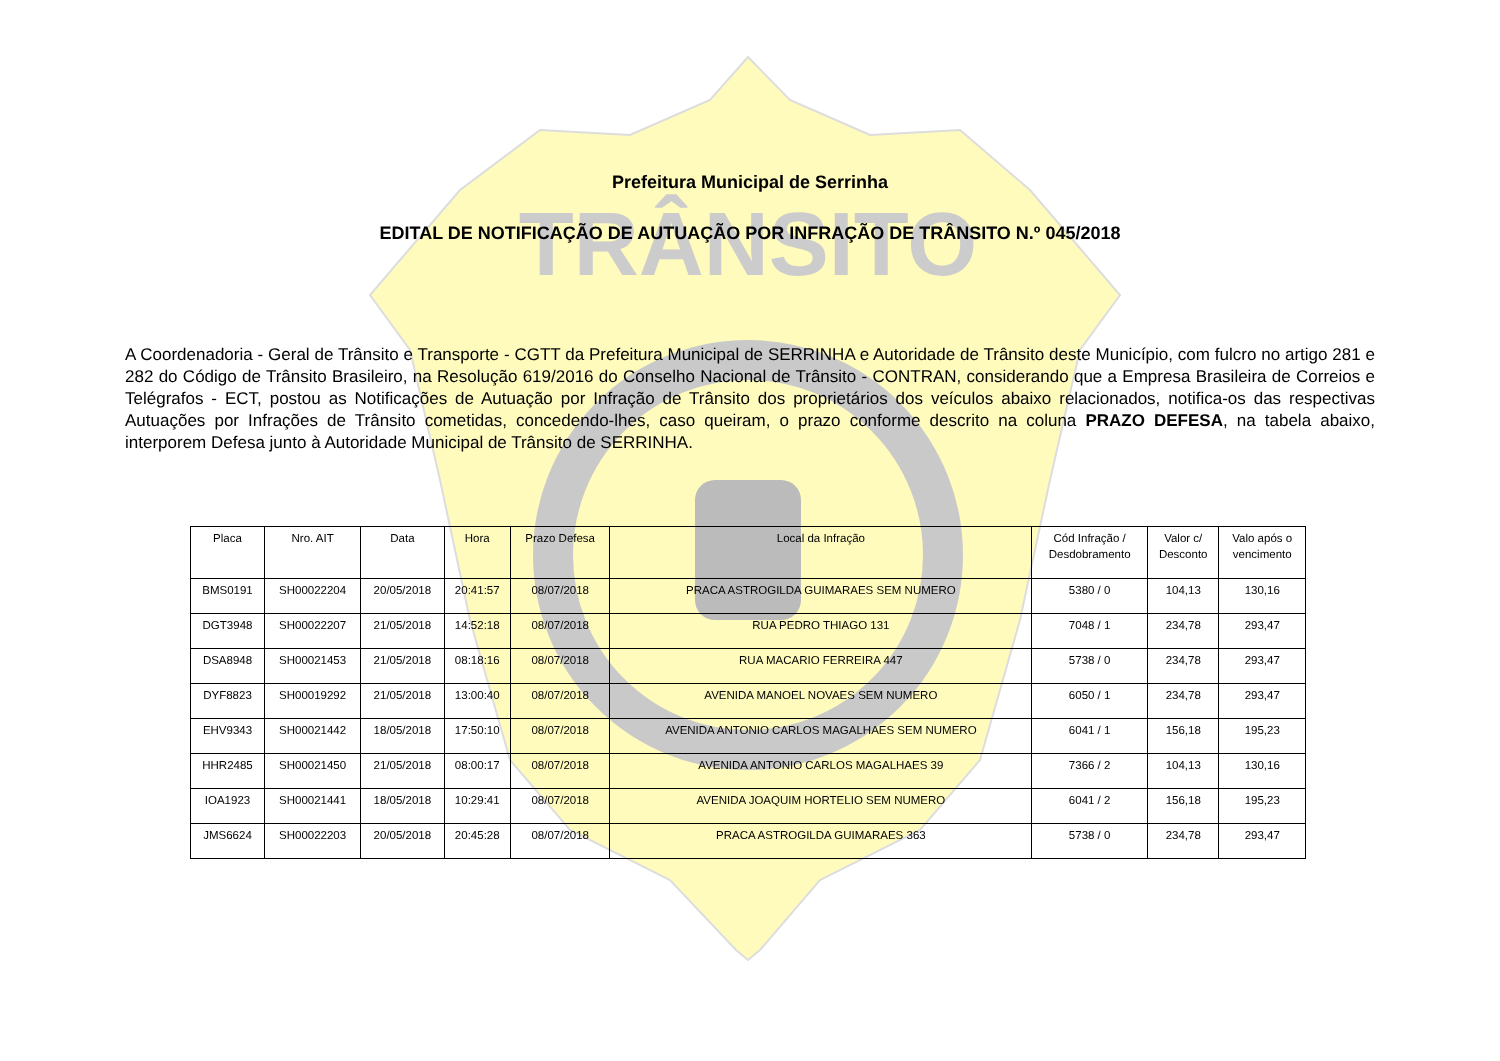TRÂNSITO
Prefeitura Municipal de Serrinha
EDITAL DE NOTIFICAÇÃO DE AUTUAÇÃO POR INFRAÇÃO DE TRÂNSITO N.º 045/2018
A Coordenadoria - Geral de Trânsito e Transporte - CGTT da Prefeitura Municipal de SERRINHA e Autoridade de Trânsito deste Município, com fulcro no artigo 281 e 282 do Código de Trânsito Brasileiro, na Resolução 619/2016 do Conselho Nacional de Trânsito - CONTRAN, considerando que a Empresa Brasileira de Correios e Telégrafos - ECT, postou as Notificações de Autuação por Infração de Trânsito dos proprietários dos veículos abaixo relacionados, notifica-os das respectivas Autuações por Infrações de Trânsito cometidas, concedendo-lhes, caso queiram, o prazo conforme descrito na coluna PRAZO DEFESA, na tabela abaixo, interporem Defesa junto à Autoridade Municipal de Trânsito de SERRINHA.
| Placa | Nro. AIT | Data | Hora | Prazo Defesa | Local da Infração | Cód Infração / Desdobramento | Valor c/ Desconto | Valo após o vencimento |
| --- | --- | --- | --- | --- | --- | --- | --- | --- |
| BMS0191 | SH00022204 | 20/05/2018 | 20:41:57 | 08/07/2018 | PRACA ASTROGILDA GUIMARAES SEM NUMERO | 5380 / 0 | 104,13 | 130,16 |
| DGT3948 | SH00022207 | 21/05/2018 | 14:52:18 | 08/07/2018 | RUA PEDRO THIAGO 131 | 7048 / 1 | 234,78 | 293,47 |
| DSA8948 | SH00021453 | 21/05/2018 | 08:18:16 | 08/07/2018 | RUA MACARIO FERREIRA 447 | 5738 / 0 | 234,78 | 293,47 |
| DYF8823 | SH00019292 | 21/05/2018 | 13:00:40 | 08/07/2018 | AVENIDA MANOEL NOVAES SEM NUMERO | 6050 / 1 | 234,78 | 293,47 |
| EHV9343 | SH00021442 | 18/05/2018 | 17:50:10 | 08/07/2018 | AVENIDA ANTONIO CARLOS MAGALHAES SEM NUMERO | 6041 / 1 | 156,18 | 195,23 |
| HHR2485 | SH00021450 | 21/05/2018 | 08:00:17 | 08/07/2018 | AVENIDA ANTONIO CARLOS MAGALHAES 39 | 7366 / 2 | 104,13 | 130,16 |
| IOA1923 | SH00021441 | 18/05/2018 | 10:29:41 | 08/07/2018 | AVENIDA JOAQUIM HORTELIO SEM NUMERO | 6041 / 2 | 156,18 | 195,23 |
| JMS6624 | SH00022203 | 20/05/2018 | 20:45:28 | 08/07/2018 | PRACA ASTROGILDA GUIMARAES 363 | 5738 / 0 | 234,78 | 293,47 |